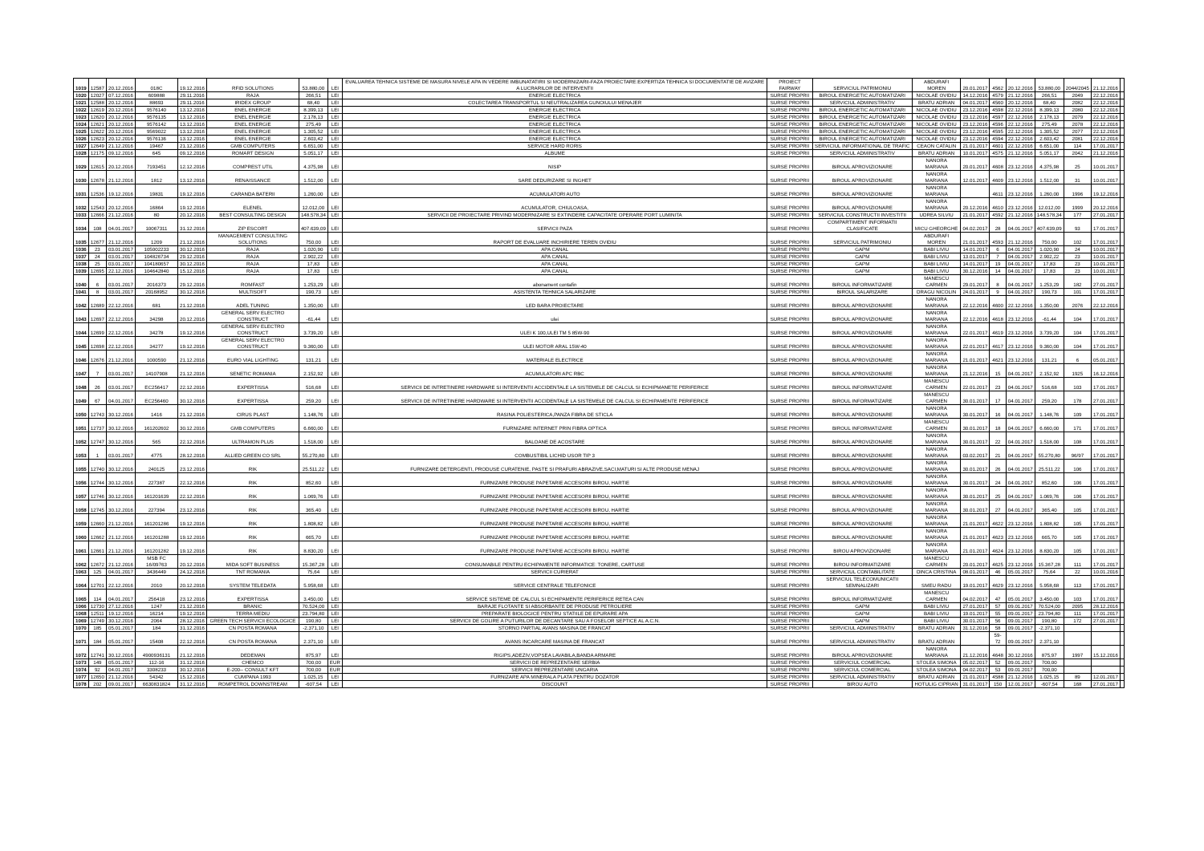| 1019 | 12587 | 20.12.2016 | 018C | 19.12.2016 | RFID SOLUTIONS | 53.880,00 | LEI | EVALUAREA TEHNICA SISTEME DE MASURA NIVELE APA IN VEDERE IMBUNATATIRII SI MODERNIZARII-FAZA PROIECTARE:EXPERTIZA TEHNICA SI DOCUMENTATIE DE AVIZARE A LUCRARILOR DE INTERVENTII | PROIECT FAIRWAY | SERVICIUL PATRIMONIU | ABDURAFI MOREN | 20.01.2017 | 4562 | 20.12.2016 | 53.880,00 | 2044/2045 | 21.12.2016 | |
| 1020 | 12027 | 07.12.2016 | 609888 | 29.11.2016 | RAJA | 266,51 | LEI | ENERGIE ELECTRICA | SURSE PROPRII | BIROUL ENERGETIC AUTOMATIZARI | NICOLAE OVIDIU | 14.12.2016 | 4579 | 21.12.2016 | 266,51 | 2049 | 22.12.2016 | |
| 1021 | 12588 | 20.12.2016 | 88693 | 29.11.2016 | IRIDEX GROUP | 68,40 | LEI | COLECTAREA TRANSPORTUL SI NEUTRALIZAREA GUNOIULUI MENAJER | SURSE PROPRII | SERVICIUL ADMINISTRATIV | BRATU ADRIAN | 04.01.2017 | 4560 | 20.12.2016 | 68,40 | 2082 | 22.12.2016 | |
| 1022 | 12619 | 20.12.2016 | 9576140 | 13.12.2016 | ENEL ENERGIE | 8.399,13 | LEI | ENERGIE ELECTRICA | SURSE PROPRII | BIROUL ENERGETIC AUTOMATIZARI | NICOLAE OVIDIU | 23.12.2016 | 4598 | 22.12.2016 | 8.399,13 | 2080 | 22.12.2016 | |
| 1023 | 12620 | 20.12.2016 | 9576135 | 13.12.2016 | ENEL ENERGIE | 2.178,13 | LEI | ENERGIE ELECTRICA | SURSE PROPRII | BIROUL ENERGETIC AUTOMATIZARI | NICOLAE OVIDIU | 23.12.2016 | 4597 | 22.12.2016 | 2.178,13 | 2079 | 22.12.2016 | |
| 1024 | 12621 | 20.12.2016 | 9576142 | 13.12.2016 | ENEL ENERGIE | 275,49 | LEI | ENERGIE ELECTRICA | SURSE PROPRII | BIROUL ENERGETIC AUTOMATIZARI | NICOLAE OVIDIU | 23.12.2016 | 4596 | 22.12.2016 | 275,49 | 2078 | 22.12.2016 | |
| 1025 | 12622 | 20.12.2016 | 9569022 | 13.12.2016 | ENEL ENERGIE | 1.305,52 | LEI | ENERGIE ELECTRICA | SURSE PROPRII | BIROUL ENERGETIC AUTOMATIZARI | NICOLAE OVIDIU | 23.12.2016 | 4595 | 22.12.2016 | 1.305,52 | 2077 | 22.12.2016 | |
| 1026 | 12623 | 20.12.2016 | 9576136 | 13.12.2016 | ENEL ENERGIE | 2.603,42 | LEI | ENERGIE ELECTRICA | SURSE PROPRII | BIROUL ENERGETIC AUTOMATIZARI | NICOLAE OVIDIU | 23.12.2016 | 4594 | 22.12.2016 | 2.603,42 | 2081 | 22.12.2016 | |
| 1027 | 12649 | 21.12.2016 | 19467 | 21.12.2016 | GMB COMPUTERS | 6.651,00 | LEI | SERVICE HARD RORIS | SURSE PROPRII | SERVICIUL INFORMATIONAL DE TRAFIC | CEAON CATALIN | 21.01.2017 | 4601 | 22.12.2016 | 6.651,00 | 114 | 17.01.2017 | |
| 1028 | 12175 | 09.12.2016 | 645 | 09.12.2016 | ROMART DESIGN | 5.051,17 | LEI | ALBUME | SURSE PROPRII | SERVICIUL ADMINISTRATIV | BRATU ADRIAN | 10.01.2017 | 4575 | 21.12.2016 | 5.051,17 | 2042 | 21.12.2016 | |
| 1029 | 12615 | 20.12.2016 | 7193451 | 12.12.2016 | COMPREST UTIL | 4.375,98 | LEI | NISIP | SURSE PROPRII | BIROUL APROVIZIONARE | NANORA MARIANA | 20.01.2017 | 4608 | 23.12.2016 | 4.375,98 | 25 | 10.01.2017 | |
| 1030 | 12678 | 21.12.2016 | 1812 | 13.12.2016 | RENAISSANCE | 1.512,00 | LEI | SARE DEDURIZARE SI INGHET | SURSE PROPRII | BIROUL APROVIZIONARE | NANORA MARIANA | 12.01.2017 | 4609 | 23.12.2016 | 1.512,00 | 31 | 10.01.2017 | |
| 1031 | 12536 | 19.12.2016 | 19831 | 19.12.2016 | CARANDA BATERII | 1.260,00 | LEI | ACUMULATORI AUTO | SURSE PROPRII | BIROUL APROVIZIONARE | NANORA MARIANA | | 4611 | 23.12.2016 | 1.260,00 | 1996 | 19.12.2016 | |
| 1032 | 12543 | 20.12.2016 | 16864 | 19.12.2016 | ELENEL | 12.012,00 | LEI | ACUMULATOR, CHIULOASA, | SURSE PROPRII | BIROUL APROVIZIONARE | NANORA MARIANA | 20.12.2016 | 4610 | 23.12.2016 | 12.012,00 | 1999 | 20.12.2016 | |
| 1033 | 12666 | 21.12.2016 | 80 | 20.12.2016 | BEST CONSULTING DESIGN | 148.578,34 | LEI | SERVICII DE PROIECTARE PRIVIND MODERNIZARE SI EXTINDERE CAPACITATE OPERARE PORT LUMINITA | SURSE PROPRII | SERVICIUL CONSTRUCTII INVESTITII | UDREA SILVIU | 21.01.2017 | 4592 | 21.12.2016 | 148.578,34 | 177 | 27.01.2017 | |
| 1034 | 108 | 04.01.2017 | 10067311 | 31.12.2016 | ZIP ESCORT | 407.639,09 | LEI | SERVICII PAZA | SURSE PROPRII | COMPARTIMENT INFORMATII CLASIFICATE | MICU GHEORGHE | 04.02.2017 | 28 | 04.01.2017 | 407.639,09 | 93 | 17.01.2017 | |
| 1035 | 12677 | 21.12.2016 | 1209 | 21.12.2016 | MANAGEMENT CONSULTING SOLUTIONS | 750,00 | LEI | RAPORT DE EVALUARE INCHIRIERE TEREN OVIDIU | SURSE PROPRII | SERVICIUL PATRIMONIU | ABDURAFI MOREN | 21.01.2017 | 4593 | 21.12.2016 | 750,00 | 102 | 17.01.2017 | |
| 1036 | 23 | 03.01.2017 | 105002233 | 30.12.2016 | RAJA | 1.020,90 | LEI | APA CANAL | SURSE PROPRII | GAPM | BABI LIVIU | 14.01.2017 | 6 | 04.01.2017 | 1.020,90 | 24 | 10.01.2017 | |
| 1037 | 24 | 03.01.2017 | 104826734 | 29.12.2016 | RAJA | 2.902,22 | LEI | APA CANAL | SURSE PROPRII | GAPM | BABI LIVIU | 13.01.2017 | 7 | 04.01.2017 | 2.902,22 | 23 | 10.01.2017 | |
| 1038 | 25 | 03.01.2017 | 104180657 | 30.12.2016 | RAJA | 17,83 | LEI | APA CANAL | SURSE PROPRII | GAPM | BABI LIVIU | 14.01.2017 | 19 | 04.01.2017 | 17,83 | 23 | 10.01.2017 | |
| 1039 | 12695 | 22.12.2016 | 104642840 | 15.12.2016 | RAJA | 17,83 | LEI | APA CANAL | SURSE PROPRII | GAPM | BABI LIVIU | 30.12.2016 | 14 | 04.01.2017 | 17,83 | 23 | 10.01.2017 | |
| 1040 | 6 | 03.01.2017 | 2016373 | 29.12.2016 | ROMFAST | 1.253,29 | LEI | abonament contafin | SURSE PROPRII | BIROUL INFORMATIZARE | MANESCU CARMEN | 29.01.2017 | 8 | 04.01.2017 | 1.253,29 | 182 | 27.01.2017 | |
| 1041 | 8 | 03.01.2017 | 20168952 | 30.12.2016 | MULTISOFT | 190,73 | LEI | ASISTENTA TEHNICA SALARIZARE | SURSE PROPRII | BIROUL SALARIZARE | DRAGU NICOLIN | 24.01.2017 | 9 | 04.01.2017 | 190,73 | 101 | 17.01.2017 | |
| 1042 | 12689 | 22.12.2016 | 681 | 21.12.2016 | ADEL TUNING | 1.350,00 | LEI | LED BARA PROIECTARE | SURSE PROPRII | BIROUL APROVIZIONARE | NANORA MARIANA | 22.12.2016 | 4600 | 22.12.2016 | 1.350,00 | 2076 | 22.12.2016 | |
| 1043 | 12697 | 22.12.2016 | 34298 | 20.12.2016 | GENERAL SERV ELECTRO CONSTRUCT | -61,44 | LEI | ulei | SURSE PROPRII | BIROUL APROVIZIONARE | NANORA MARIANA | 22.12.2016 | 4618 | 23.12.2016 | -61,44 | 104 | 17.01.2017 | |
| 1044 | 12699 | 22.12.2016 | 34278 | 19.12.2016 | GENERAL SERV ELECTRO CONSTRUCT | 3.739,20 | LEI | ULEI K 100,ULEI TM 5 85W-90 | SURSE PROPRII | BIROUL APROVIZIONARE | NANORA MARIANA | 22.01.2017 | 4619 | 23.12.2016 | 3.739,20 | 104 | 17.01.2017 | |
| 1045 | 12698 | 22.12.2016 | 34277 | 19.12.2016 | GENERAL SERV ELECTRO CONSTRUCT | 9.360,00 | LEI | ULEI MOTOR ARAL 15W-40 | SURSE PROPRII | BIROUL APROVIZIONARE | NANORA MARIANA | 22.01.2017 | 4617 | 23.12.2016 | 9.360,00 | 104 | 17.01.2017 | |
| 1046 | 12676 | 21.12.2016 | 1000590 | 21.12.2016 | EURO VIAL LIGHTING | 131,21 | LEI | MATERIALE ELECTRICE | SURSE PROPRII | BIROUL APROVIZIONARE | NANORA MARIANA | 21.01.2017 | 4621 | 23.12.2016 | 131,21 | 6 | 05.01.2017 | |
| 1047 | 7 | 03.01.2017 | 14107908 | 21.12.2016 | SENETIC ROMANIA | 2.152,92 | LEI | ACUMULATORI APC RBC | SURSE PROPRII | BIROUL APROVIZIONARE | NANORA MARIANA | 21.12.2016 | 15 | 04.01.2017 | 2.152,92 | 1925 | 16.12.2016 | |
| 1048 | 26 | 03.01.2017 | EC256417 | 22.12.2016 | EXPERTISSA | 516,68 | LEI | SERVICII DE INTRETINERE HARDWARE SI INTERVENTII ACCIDENTALE LA SISTEMELE DE CALCUL SI ECHIPMANETE PERIFERICE | SURSE PROPRII | BIROUL INFORMATIZARE | MANESCU CARMEN | 22.01.2017 | 23 | 04.01.2017 | 516,68 | 103 | 17.01.2017 | |
| 1049 | 67 | 04.01.2017 | EC256460 | 30.12.2016 | EXPERTISSA | 259,20 | LEI | SERVICII DE INTRETINERE HARDWARE SI INTERVENTII ACCIDENTALE LA SISTEMELE DE CALCUL SI ECHIPAMENTE PERIFERICE | SURSE PROPRII | BIROUL INFORMATIZARE | MANESCU CARMEN | 30.01.2017 | 17 | 04.01.2017 | 259,20 | 178 | 27.01.2017 | |
| 1050 | 12743 | 30.12.2016 | 1416 | 21.12.2016 | CIRUS PLAST | 1.148,76 | LEI | RASINA POLIESTERICA,PANZA FIBRA DE STICLA | SURSE PROPRII | BIROUL APROVIZIONARE | NANORA MARIANA | 30.01.2017 | 16 | 04.01.2017 | 1.148,76 | 109 | 17.01.2017 | |
| 1051 | 12737 | 30.12.2016 | 161202602 | 30.12.2016 | GMB COMPUTERS | 6.660,00 | LEI | FURNIZARE INTERNET PRIN FIBRA OPTICA | SURSE PROPRII | BIROUL INFORMATIZARE | MANESCU CARMEN | 30.01.2017 | 18 | 04.01.2017 | 6.660,00 | 171 | 17.01.2017 | |
| 1052 | 12747 | 30.12.2016 | 565 | 22.12.2016 | ULTRAMON PLUS | 1.518,00 | LEI | BALOANE DE ACOSTARE | SURSE PROPRII | BIROUL APROVIZIONARE | NANORA MARIANA | 30.01.2017 | 22 | 04.01.2017 | 1.518,00 | 108 | 17.01.2017 | |
| 1053 | 1 | 03.01.2017 | 4775 | 28.12.2016 | ALLIED GREEN CO SRL | 55.270,80 | LEI | COMBUSTIBIL LICHID USOR TIP 3 | SURSE PROPRII | BIROUL APROVIZIONARE | NANORA MARIANA | 03.02.2017 | 21 | 04.01.2017 | 55.270,80 | 96/97 | 17.01.2017 | |
| 1055 | 12740 | 30.12.2016 | 240125 | 23.12.2016 | RIK | 25.511,22 | LEI | FURNIZARE DETERGENTI, PRODUSE CURATENIE, PASTE SI PRAFURI ABRAZIVE,SACI,MATURI SI ALTE PRODUSE MENAJ | SURSE PROPRII | BIROUL APROVIZIONARE | NANORA MARIANA | 30.01.2017 | 26 | 04.01.2017 | 25.511,22 | 106 | 17.01.2017 | |
| 1056 | 12744 | 30.12.2016 | 227387 | 22.12.2016 | RIK | 852,60 | LEI | FURNIZARE PRODUSE PAPETARIE ACCESORII BIROU, HARTIE | SURSE PROPRII | BIROUL APROVIZIONARE | NANORA MARIANA | 30.01.2017 | 24 | 04.01.2017 | 852,60 | 106 | 17.01.2017 | |
| 1057 | 12746 | 30.12.2016 | 161201639 | 22.12.2016 | RIK | 1.069,76 | LEI | FURNIZARE PRODUSE PAPETARIE ACCESORII BIROU, HARTIE | SURSE PROPRII | BIROUL APROVIZIONARE | NANORA MARIANA | 30.01.2017 | 25 | 04.01.2017 | 1.069,76 | 106 | 17.01.2017 | |
| 1058 | 12745 | 30.12.2016 | 227394 | 23.12.2016 | RIK | 365,40 | LEI | FURNIZARE PRODUSE PAPETARIE ACCESORII BIROU, HARTIE | SURSE PROPRII | BIROUL APROVIZIONARE | NANORA MARIANA | 30.01.2017 | 27 | 04.01.2017 | 365,40 | 105 | 17.01.2017 | |
| 1059 | 12660 | 21.12.2016 | 161201286 | 19.12.2016 | RIK | 1.808,82 | LEI | FURNIZARE PRODUSE PAPETARIE ACCESORII BIROU, HARTIE | SURSE PROPRII | BIROUL APROVIZIONARE | NANORA MARIANA | 21.01.2017 | 4622 | 23.12.2016 | 1.808,82 | 105 | 17.01.2017 | |
| 1060 | 12662 | 21.12.2016 | 161201288 | 19.12.2016 | RIK | 665,70 | LEI | FURNIZARE PRODUSE PAPETARIE ACCESORII BIROU, HARTIE | SURSE PROPRII | BIROUL APROVIZIONARE | NANORA MARIANA | 21.01.2017 | 4623 | 23.12.2016 | 665,70 | 105 | 17.01.2017 | |
| 1061 | 12661 | 21.12.2016 | 161201282 | 19.12.2016 | RIK | 8.830,20 | LEI | FURNIZARE PRODUSE PAPETARIE ACCESORII BIROU, HARTIE | SURSE PROPRII | BIROU APROVIZIONARE | NANORA MARIANA | 21.01.2017 | 4624 | 23.12.2016 | 8.830,20 | 105 | 17.01.2017 | |
| 1062 | 12672 | 21.12.2016 | MSB FC 16/09763 | 20.12.2016 | MIDA SOFT BUSINESS | 15.367,28 | LEI | CONSUMABILE PENTRU ECHIPAMENTE INFORMATICE: TONERE, CARTUSE | SURSE PROPRII | BIROU INFORMATIZARE | MANESCU CARMEN | 20.01.2017 | 4625 | 23.12.2016 | 15.367,28 | 111 | 17.01.2017 | |
| 1063 | 125 | 04.01.2017 | 3436449 | 24.12.2016 | TNT ROMANIA | 75,64 | LEI | SERVICII CURIERAT | SURSE PROPRII | SERVICIUL CONTABILITATE | DINCA CRISTINA | 08.01.2017 | 46 | 05.01.2017 | 75,64 | 22 | 10.01.2016 | |
| 1064 | 12701 | 22.12.2016 | 2010 | 20.12.2016 | SYSTEM TELEDATA | 5.958,68 | LEI | SERVICE CENTRALE TELEFONICE | SURSE PROPRII | SERVICIUL TELECOMUNICATII SEMNALIZARI | SMEU RADU | 19.01.2017 | 4629 | 23.12.2016 | 5.958,68 | 113 | 17.01.2017 | |
| 1065 | 114 | 04.01.2017 | 256418 | 23.12.2016 | EXPERTISSA | 3.450,00 | LEI | SERVICE SISTEME DE CALCUL SI ECHIPAMENTE PERIFERICE RETEA CAN | SURSE PROPRII | BIROUL INFORMATIZARE | MANESCU CARMEN | 04.02.2017 | 47 | 05.01.2017 | 3.450,00 | 103 | 17.01.2017 | |
| 1066 | 12730 | 27.12.2016 | 1247 | 21.12.2016 | BRANIC | 70.524,00 | LEI | BARAJE FLOTANTE SI ABSORBANTE DE PRODUSE PETROLIERE | SURSE PROPRII | GAPM | BABI LIVIU | 27.01.2017 | 57 | 09.01.2017 | 70.524,00 | 2095 | 28.12.2016 | |
| 1068 | 12511 | 19.12.2016 | 16214 | 19.12.2016 | TERRA MEDIU | 23.794,80 | LEI | PREPARATE BIOLOGICE PENTRU STATIILE DE EPURARE APA | SURSE PROPRII | GAPM | BABI LIVIU | 19.01.2017 | 55 | 09.01.2017 | 23.794,80 | 111 | 17.01.2017 | |
| 1069 | 12749 | 30.12.2016 | 2064 | 28.12.2016 | GREEN TECH SERVICII ECOLOGICE | 190,80 | LEI | SERVICII DE GOLIRE A PUTURILOR DE DECANTARE SAU A FOSELOR SEPTICE AL A.C.N. | SURSE PROPRII | GAPM | BABI LIVIU | 30.01.2017 | 56 | 09.01.2017 | 190,80 | 172 | 27.01.2017 | |
| 1070 | 185 | 05.01.2017 | 184 | 31.12.2016 | CN POSTA ROMANA | -2.371,10 | LEI | STORNO PARTIAL AVANS MASINA DE FRANCAT | SURSE PROPRII | SERVICIUL ADMINISTRATIV | BRATU ADRIAN | 31.12.2016 | 58 | 09.01.2017 | -2.371,10 | | | |
| 1071 | 184 | 05.01.2017 | 15408 | 22.12.2016 | CN POSTA ROMANA | 2.371,10 | LEI | AVANS INCARCARE MASINA DE FRANCAT | SURSE PROPRII | SERVICIUL ADMINISTRATIV | BRATU ADRIAN | | 59-72 | 09.01.2017 | 2.371,10 | | | |
| 1072 | 12741 | 30.12.2016 | 4900936131 | 21.12.2016 | DEDEMAN | 875,97 | LEI | RIGIPS,ADEZIV,VOPSEA LAVABILA,BANDA ARMARE | SURSE PROPRII | BIROUL APROVIZIONARE | NANORA MARIANA | 21.12.2016 | 4648 | 30.12.2016 | 875,97 | 1997 | 15.12.2016 | |
| 1073 | 149 | 05.01.2017 | 112-16 | 31.12.2016 | CHEMCO | 700,00 | EUR | SERVICII DE REPREZENTARE SERBIA | SURSE PROPRII | SERVICIUL COMERCIAL | STOLEA SIMONA | 05.02.2017 | 52 | 09.01.2017 | 700,00 | | | |
| 1074 | 92 | 04.01.2017 | 3308233 | 30.12.2016 | E-200-- CONSULT KFT | 700,00 | EUR | SERVICII REPREZENTARE UNGARIA | SURSE PROPRII | SERVICIUL COMERCIAL | STOLEA SIMONA | 04.02.2017 | 53 | 09.01.2017 | 700,00 | | | |
| 1077 | 12650 | 21.12.2016 | 54342 | 15.12.2016 | CUMPANA 1993 | 1.025,15 | LEI | FURNIZARE APA MINERALA PLATA PENTRU DOZATOR | SURSE PROPRII | SERVICIUL ADMINISTRATIV | BRATU ADRIAN | 21.01.2017 | 4588 | 21.12.2016 | 1.025,15 | 89 | 12.01.2017 | |
| 1078 | 202 | 09.01.2017 | 6630831824 | 31.12.2016 | ROMPETROL DOWNSTREAM | -607,54 | LEI | DISCOUNT | SURSE PROPRII | BIROU AUTO | HOTULIG CIPRIAN | 31.01.2017 | 150 | 12.01.2017 | -607,54 | 168 | 27.01.2017 | |